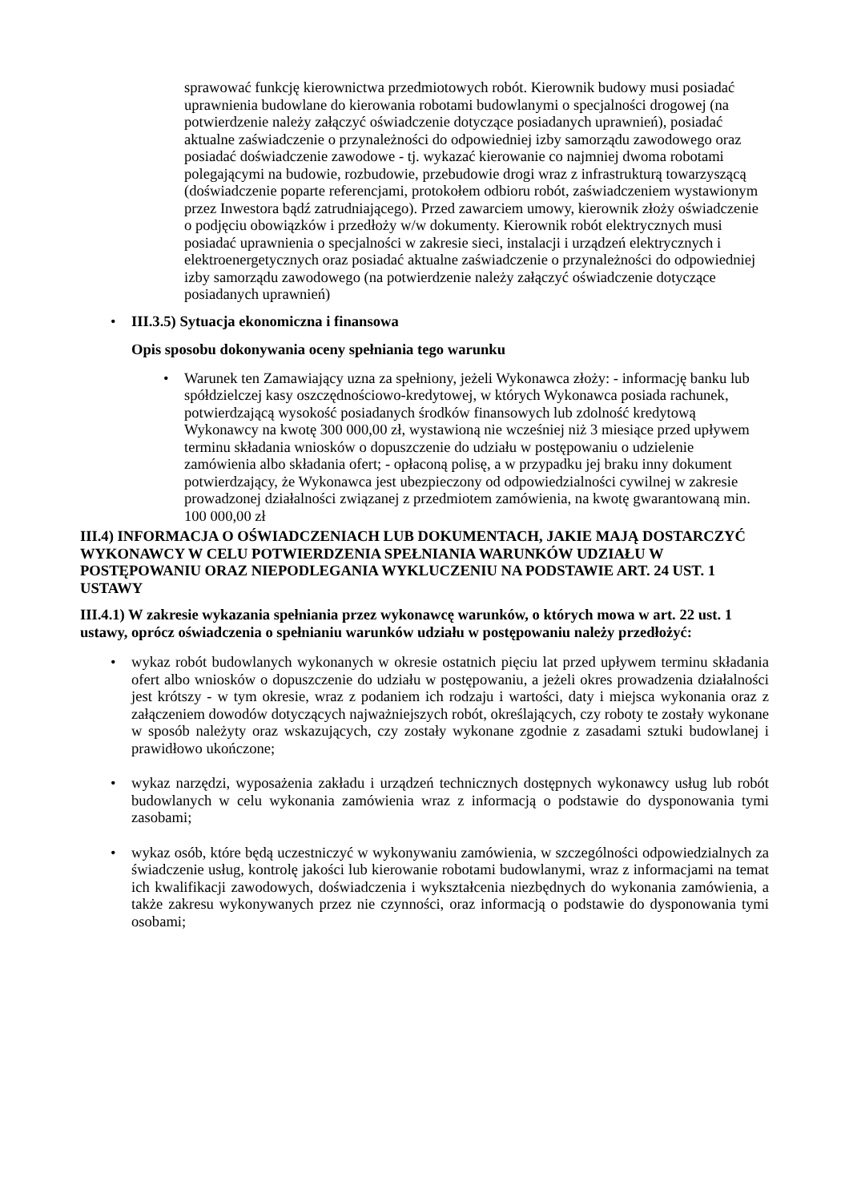sprawować funkcję kierownictwa przedmiotowych robót. Kierownik budowy musi posiadać uprawnienia budowlane do kierowania robotami budowlanymi o specjalności drogowej (na potwierdzenie należy załączyć oświadczenie dotyczące posiadanych uprawnień), posiadać aktualne zaświadczenie o przynależności do odpowiedniej izby samorządu zawodowego oraz posiadać doświadczenie zawodowe - tj. wykazać kierowanie co najmniej dwoma robotami polegającymi na budowie, rozbudowie, przebudowie drogi wraz z infrastrukturą towarzyszącą (doświadczenie poparte referencjami, protokołem odbioru robót, zaświadczeniem wystawionym przez Inwestora bądź zatrudniającego). Przed zawarciem umowy, kierownik złoży oświadczenie o podjęciu obowiązków i przedłoży w/w dokumenty. Kierownik robót elektrycznych musi posiadać uprawnienia o specjalności w zakresie sieci, instalacji i urządzeń elektrycznych i elektroenergetycznych oraz posiadać aktualne zaświadczenie o przynależności do odpowiedniej izby samorządu zawodowego (na potwierdzenie należy załączyć oświadczenie dotyczące posiadanych uprawnień)
• III.3.5) Sytuacja ekonomiczna i finansowa
Opis sposobu dokonywania oceny spełniania tego warunku
• Warunek ten Zamawiający uzna za spełniony, jeżeli Wykonawca złoży: - informację banku lub spółdzielczej kasy oszczędnościowo-kredytowej, w których Wykonawca posiada rachunek, potwierdzającą wysokość posiadanych środków finansowych lub zdolność kredytową Wykonawcy na kwotę 300 000,00 zł, wystawioną nie wcześniej niż 3 miesiące przed upływem terminu składania wniosków o dopuszczenie do udziału w postępowaniu o udzielenie zamówienia albo składania ofert; - opłaconą polisę, a w przypadku jej braku inny dokument potwierdzający, że Wykonawca jest ubezpieczony od odpowiedzialności cywilnej w zakresie prowadzonej działalności związanej z przedmiotem zamówienia, na kwotę gwarantowaną min. 100 000,00 zł
III.4) INFORMACJA O OŚWIADCZENIACH LUB DOKUMENTACH, JAKIE MAJĄ DOSTARCZYĆ WYKONAWCY W CELU POTWIERDZENIA SPEŁNIANIA WARUNKÓW UDZIAŁU W POSTĘPOWANIU ORAZ NIEPODLEGANIA WYKLUCZENIU NA PODSTAWIE ART. 24 UST. 1 USTAWY
III.4.1) W zakresie wykazania spełniania przez wykonawcę warunków, o których mowa w art. 22 ust. 1 ustawy, oprócz oświadczenia o spełnianiu warunków udziału w postępowaniu należy przedłożyć:
• wykaz robót budowlanych wykonanych w okresie ostatnich pięciu lat przed upływem terminu składania ofert albo wniosków o dopuszczenie do udziału w postępowaniu, a jeżeli okres prowadzenia działalności jest krótszy - w tym okresie, wraz z podaniem ich rodzaju i wartości, daty i miejsca wykonania oraz z załączeniem dowodów dotyczących najważniejszych robót, określających, czy roboty te zostały wykonane w sposób należyty oraz wskazujących, czy zostały wykonane zgodnie z zasadami sztuki budowlanej i prawidłowo ukończone;
• wykaz narzędzi, wyposażenia zakładu i urządzeń technicznych dostępnych wykonawcy usług lub robót budowlanych w celu wykonania zamówienia wraz z informacją o podstawie do dysponowania tymi zasobami;
• wykaz osób, które będą uczestniczyć w wykonywaniu zamówienia, w szczególności odpowiedzialnych za świadczenie usług, kontrolę jakości lub kierowanie robotami budowlanymi, wraz z informacjami na temat ich kwalifikacji zawodowych, doświadczenia i wykształcenia niezbędnych do wykonania zamówienia, a także zakresu wykonywanych przez nie czynności, oraz informacją o podstawie do dysponowania tymi osobami;